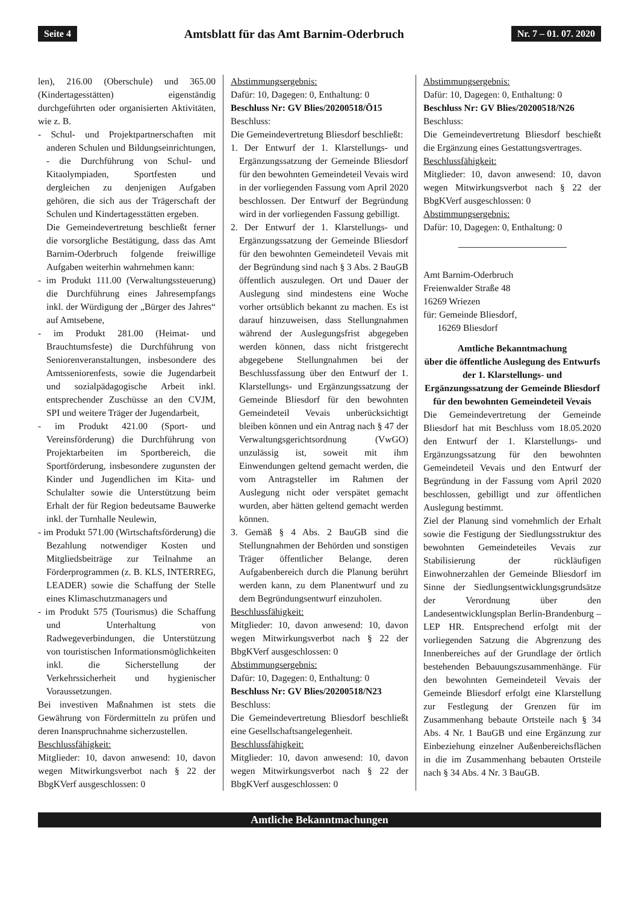Seite 4 Amtsblatt für das Amt Barnim-Oderbruch Nr. 7 – 01. 07. 2020
len), 216.00 (Oberschule) und 365.00 (Kindertagesstätten) eigenständig durchgeführten oder organisierten Aktivitäten, wie z. B.
- Schul- und Projektpartnerschaften mit anderen Schulen und Bildungseinrichtungen, - die Durchführung von Schul- und Kitaolympiaden, Sportfesten und dergleichen zu denjenigen Aufgaben gehören, die sich aus der Trägerschaft der Schulen und Kindertagesstätten ergeben.
Die Gemeindevertretung beschließt ferner die vorsorgliche Bestätigung, dass das Amt Barnim-Oderbruch folgende freiwillige Aufgaben weiterhin wahrnehmen kann:
- im Produkt 111.00 (Verwaltungssteuerung) die Durchführung eines Jahresempfangs inkl. der Würdigung der „Bürger des Jahres“ auf Amtsebene,
- im Produkt 281.00 (Heimat- und Brauchtumsfeste) die Durchführung von Seniorenveranstaltungen, insbesondere des Amtsseniorenfests, sowie die Jugendarbeit und sozialpädagogische Arbeit inkl. entsprechender Zuschüsse an den CVJM, SPI und weitere Träger der Jugendarbeit,
- im Produkt 421.00 (Sport- und Vereinsförderung) die Durchführung von Projektarbeiten im Sportbereich, die Sportförderung, insbesondere zugunsten der Kinder und Jugendlichen im Kita- und Schulalter sowie die Unterstützung beim Erhalt der für Region bedeutsame Bauwerke inkl. der Turnhalle Neulewin,
- im Produkt 571.00 (Wirtschaftsförderung) die Bezahlung notwendiger Kosten und Mitgliedsbeiträge zur Teilnahme an Förderprogrammen (z. B. KLS, INTERREG, LEADER) sowie die Schaffung der Stelle eines Klimaschutzmanagers und
- im Produkt 575 (Tourismus) die Schaffung und Unterhaltung von Radwegeverbindungen, die Unterstützung von touristischen Informationsmöglichkeiten inkl. die Sicherstellung der Verkehrssicherheit und hygienischer Voraussetzungen.
Bei investiven Maßnahmen ist stets die Gewährung von Fördermitteln zu prüfen und deren Inanspruchnahme sicherzustellen.
Beschlussfähigkeit:
Mitglieder: 10, davon anwesend: 10, davon wegen Mitwirkungsverbot nach § 22 der BbgKVerf ausgeschlossen: 0
Abstimmungsergebnis:
Dafür: 10, Dagegen: 0, Enthaltung: 0
Beschluss Nr: GV Blies/20200518/Ö15
Beschluss:
Die Gemeindevertretung Bliesdorf beschließt:
1. Der Entwurf der 1. Klarstellungs- und Ergänzungssatzung der Gemeinde Bliesdorf für den bewohnten Gemeindeteil Vevais wird in der vorliegenden Fassung vom April 2020 beschlossen. Der Entwurf der Begründung wird in der vorliegenden Fassung gebilligt.
2. Der Entwurf der 1. Klarstellungs- und Ergänzungssatzung der Gemeinde Bliesdorf für den bewohnten Gemeindeteil Vevais mit der Begründung sind nach § 3 Abs. 2 BauGB öffentlich auszulegen. Ort und Dauer der Auslegung sind mindestens eine Woche vorher ortsüblich bekannt zu machen. Es ist darauf hinzuweisen, dass Stellungnahmen während der Auslegungsfrist abgegeben werden können, dass nicht fristgerecht abgegebene Stellungnahmen bei der Beschlussfassung über den Entwurf der 1. Klarstellungs- und Ergänzungssatzung der Gemeinde Bliesdorf für den bewohnten Gemeindeteil Vevais unberücksichtigt bleiben können und ein Antrag nach § 47 der Verwaltungsgerichtsordnung (VwGO) unzulässig ist, soweit mit ihm Einwendungen geltend gemacht werden, die vom Antragsteller im Rahmen der Auslegung nicht oder verspätet gemacht wurden, aber hätten geltend gemacht werden können.
3. Gemäß § 4 Abs. 2 BauGB sind die Stellungnahmen der Behörden und sonstigen Träger öffentlicher Belange, deren Aufgabenbereich durch die Planung berührt werden kann, zu dem Planentwurf und zu dem Begründungsentwurf einzuholen.
Beschlussfähigkeit:
Mitglieder: 10, davon anwesend: 10, davon wegen Mitwirkungsverbot nach § 22 der BbgKVerf ausgeschlossen: 0
Abstimmungsergebnis:
Dafür: 10, Dagegen: 0, Enthaltung: 0
Beschluss Nr: GV Blies/20200518/N23
Beschluss:
Die Gemeindevertretung Bliesdorf beschließt eine Gesellschaftsangelegenheit.
Beschlussfähigkeit:
Mitglieder: 10, davon anwesend: 10, davon wegen Mitwirkungsverbot nach § 22 der BbgKVerf ausgeschlossen: 0
Abstimmungsergebnis:
Dafür: 10, Dagegen: 0, Enthaltung: 0
Beschluss Nr: GV Blies/20200518/N26
Beschluss:
Die Gemeindevertretung Bliesdorf beschießt die Ergänzung eines Gestattungsvertrages.
Beschlussfähigkeit:
Mitglieder: 10, davon anwesend: 10, davon wegen Mitwirkungsverbot nach § 22 der BbgKVerf ausgeschlossen: 0
Abstimmungsergebnis:
Dafür: 10, Dagegen: 0, Enthaltung: 0
Amt Barnim-Oderbruch
Freienwalder Straße 48
16269 Wriezen
für: Gemeinde Bliesdorf,
16269 Bliesdorf
Amtliche Bekanntmachung
über die öffentliche Auslegung des Entwurfs der 1. Klarstellungs- und Ergänzungssatzung der Gemeinde Bliesdorf für den bewohnten Gemeindeteil Vevais
Die Gemeindevertretung der Gemeinde Bliesdorf hat mit Beschluss vom 18.05.2020 den Entwurf der 1. Klarstellungs- und Ergänzungssatzung für den bewohnten Gemeindeteil Vevais und den Entwurf der Begründung in der Fassung vom April 2020 beschlossen, gebilligt und zur öffentlichen Auslegung bestimmt.
Ziel der Planung sind vornehmlich der Erhalt sowie die Festigung der Siedlungsstruktur des bewohnten Gemeindeteiles Vevais zur Stabilisierung der rückläufigen Einwohnerzahlen der Gemeinde Bliesdorf im Sinne der Siedlungsentwicklungsgrundsätze der Verordnung über den Landesentwicklungsplan Berlin-Brandenburg – LEP HR. Entsprechend erfolgt mit der vorliegenden Satzung die Abgrenzung des Innenbereiches auf der Grundlage der örtlich bestehenden Bebauungszusammenhänge. Für den bewohnten Gemeindeteil Vevais der Gemeinde Bliesdorf erfolgt eine Klarstellung zur Festlegung der Grenzen für im Zusammenhang bebaute Ortsteile nach § 34 Abs. 4 Nr. 1 BauGB und eine Ergänzung zur Einbeziehung einzelner Außenbereichsflächen in die im Zusammenhang bebauten Ortsteile nach § 34 Abs. 4 Nr. 3 BauGB.
Amtliche Bekanntmachungen